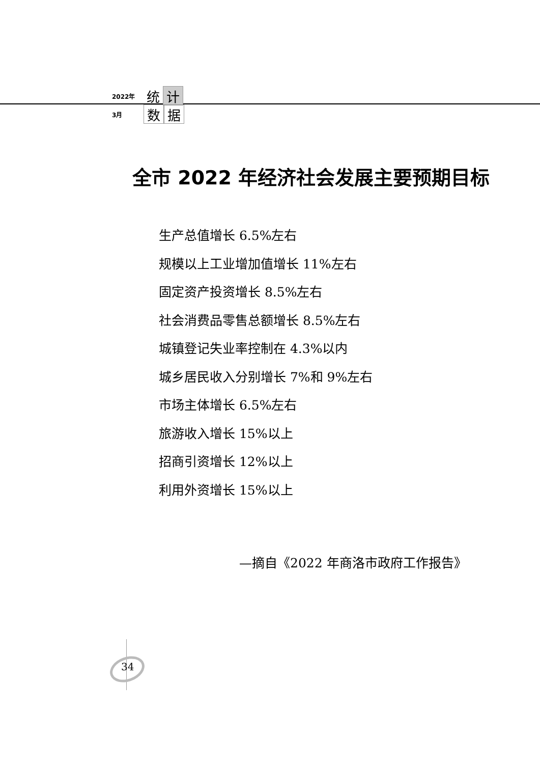2022年 统 计
3月 数 据
全市 2022 年经济社会发展主要预期目标
生产总值增长 6.5%左右
规模以上工业增加值增长 11%左右
固定资产投资增长 8.5%左右
社会消费品零售总额增长 8.5%左右
城镇登记失业率控制在 4.3%以内
城乡居民收入分别增长 7%和 9%左右
市场主体增长 6.5%左右
旅游收入增长 15%以上
招商引资增长 12%以上
利用外资增长 15%以上
—摘自《2022 年商洛市政府工作报告》
34